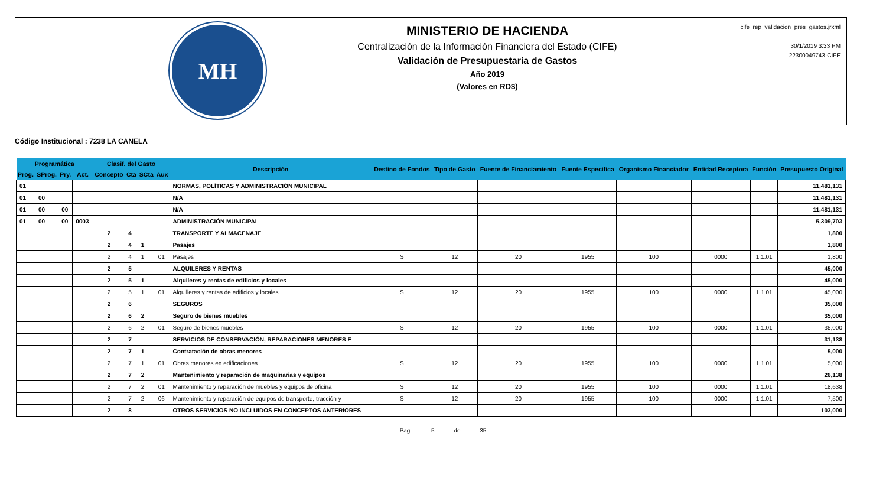MH
MINISTERIO DE HACIENDA
Centralización de la Información Financiera del Estado (CIFE)
Validación de Presupuestaria de Gastos
Año 2019
(Valores en RD$)
cife_rep_validacion_pres_gastos.jrxml
30/1/2019 3:33 PM
22300049743-CIFE
Código Institucional : 7238 LA CANELA
| Programática | | | | Clasif. del Gasto | | | | Descripción | Destino de Fondos | Tipo de Gasto | Fuente de Financiamiento | Fuente Especifica | Organismo Financiador | Entidad Receptora | Función | Presupuesto Original |
| --- | --- | --- | --- | --- | --- | --- | --- | --- | --- | --- | --- | --- | --- | --- | --- | --- |
| Prog. | SProg. | Pry. | Act. | Concepto | Cta | SCta | Aux | | | | | | | | | |
| 01 | | | | | | | | NORMAS, POLÍTICAS Y ADMINISTRACIÓN MUNICIPAL | | | | | | | | 11,481,131 |
| 01 | 00 | | | | | | | N/A | | | | | | | | 11,481,131 |
| 01 | 00 | 00 | | | | | | N/A | | | | | | | | 11,481,131 |
| 01 | 00 | 00 | 0003 | | | | | ADMINISTRACIÓN MUNICIPAL | | | | | | | | 5,309,703 |
| | | | | 2 | 4 | | | TRANSPORTE Y ALMACENAJE | | | | | | | | 1,800 |
| | | | | 2 | 4 | 1 | | Pasajes | | | | | | | | 1,800 |
| | | | | 2 | 4 | 1 | 01 | Pasajes | S | 12 | 20 | 1955 | 100 | 0000 | 1.1.01 | 1,800 |
| | | | | 2 | 5 | | | ALQUILERES Y RENTAS | | | | | | | | 45,000 |
| | | | | 2 | 5 | 1 | | Alquileres y rentas de edificios y locales | | | | | | | | 45,000 |
| | | | | 2 | 5 | 1 | 01 | Alquilleres y rentas de edificios y locales | S | 12 | 20 | 1955 | 100 | 0000 | 1.1.01 | 45,000 |
| | | | | 2 | 6 | | | SEGUROS | | | | | | | | 35,000 |
| | | | | 2 | 6 | 2 | | Seguro de bienes muebles | | | | | | | | 35,000 |
| | | | | 2 | 6 | 2 | 01 | Seguro de bienes muebles | S | 12 | 20 | 1955 | 100 | 0000 | 1.1.01 | 35,000 |
| | | | | 2 | 7 | | | SERVICIOS DE CONSERVACIÓN, REPARACIONES MENORES E | | | | | | | | 31,138 |
| | | | | 2 | 7 | 1 | | Contratación de obras menores | | | | | | | | 5,000 |
| | | | | 2 | 7 | 1 | 01 | Obras menores en edificaciones | S | 12 | 20 | 1955 | 100 | 0000 | 1.1.01 | 5,000 |
| | | | | 2 | 7 | 2 | | Mantenimiento y reparación de maquinarias y equipos | | | | | | | | 26,138 |
| | | | | 2 | 7 | 2 | 01 | Mantenimiento y reparación de muebles y equipos de oficina | S | 12 | 20 | 1955 | 100 | 0000 | 1.1.01 | 18,638 |
| | | | | 2 | 7 | 2 | 06 | Mantenimiento y reparación de equipos de transporte, tracción y | S | 12 | 20 | 1955 | 100 | 0000 | 1.1.01 | 7,500 |
| | | | | 2 | 8 | | | OTROS SERVICIOS NO INCLUIDOS EN CONCEPTOS ANTERIORES | | | | | | | | 103,000 |
Pag. 5 de 35